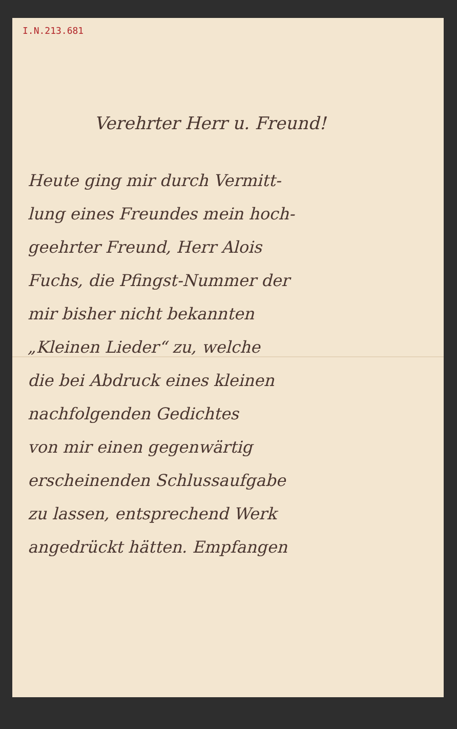I.N.213.681
Verehrter Herr u. Freund!
Heute ging mir durch Vermitt-
lung eines Freundes mein hoch-
geehrter Freund, Herr Alois
Fuchs, die Pfingst-Nummer der
mir bisher nicht bekannten
„Kleinen Lieder“ zu, welche
die bei Abdruck eines kleinen
nachfolgenden Gedichtes
von mir einen gegenwärtig
erscheinenden Schlussaufgabe
zu lassen, entsprechend Werk
angedrückt hätten. Empfangen